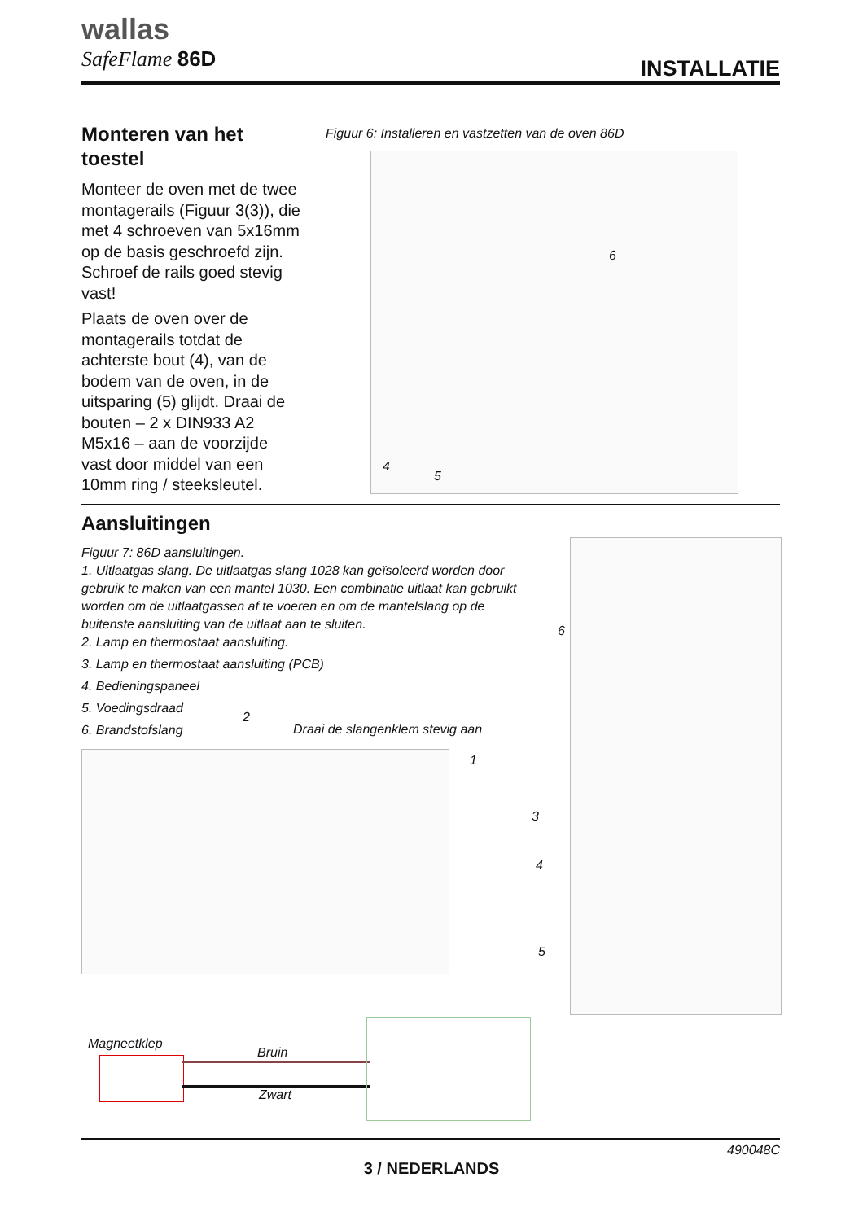wallas
SafeFlame 86D
INSTALLATIE
Monteren van het toestel
Monteer de oven met de twee montagerails (Figuur 3(3)), die met 4 schroeven van 5x16mm op de basis geschroefd zijn. Schroef de rails goed stevig vast!
Plaats de oven over de montagerails totdat de achterste bout (4), van de bodem van de oven, in de uitsparing (5) glijdt. Draai de bouten – 2 x DIN933 A2 M5x16 – aan de voorzijde vast door middel van een 10mm ring / steeksleutel.
Figuur 6: Installeren en vastzetten van de oven 86D
6
4
5
Aansluitingen
Figuur 7: 86D aansluitingen.
1. Uitlaatgas slang. De uitlaatgas slang 1028 kan geïsoleerd worden door gebruik te maken van een mantel 1030. Een combinatie uitlaat kan gebruikt worden om de uitlaatgassen af te voeren en om de mantelslang op de buitenste aansluiting van de uitlaat aan te sluiten.
2. Lamp en thermostaat aansluiting.
3. Lamp en thermostaat aansluiting (PCB)
4. Bedieningspaneel
5. Voedingsdraad
6. Brandstofslang
Draai de slangenklem stevig aan
2
1
6
3
4
5
Magneetklep
Bruin
Zwart
490048C
3 / NEDERLANDS